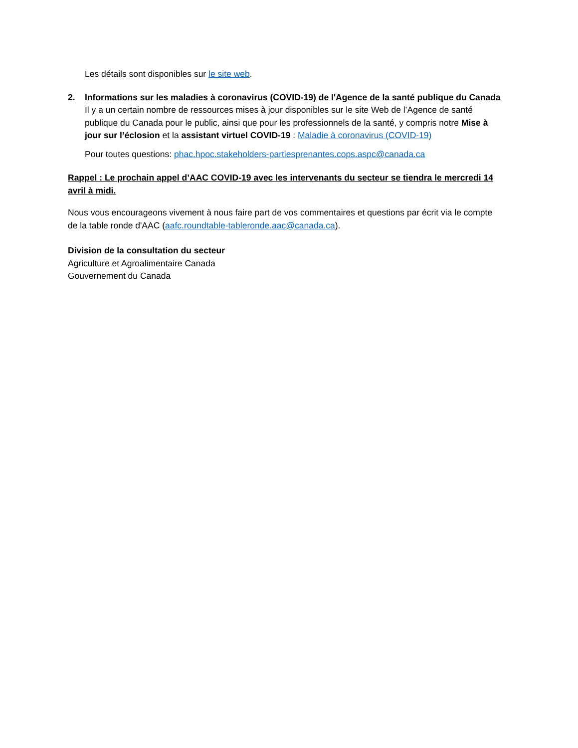Les détails sont disponibles sur le site web.
2. Informations sur les maladies à coronavirus (COVID-19) de l'Agence de la santé publique du Canada
Il y a un certain nombre de ressources mises à jour disponibles sur le site Web de l’Agence de santé publique du Canada pour le public, ainsi que pour les professionnels de la santé, y compris notre Mise à jour sur l’éclosion et la assistant virtuel COVID-19 : Maladie à coronavirus (COVID-19)
Pour toutes questions: phac.hpoc.stakeholders-partiesprenantes.cops.aspc@canada.ca
Rappel : Le prochain appel d’AAC COVID-19 avec les intervenants du secteur se tiendra le mercredi 14 avril à midi.
Nous vous encourageons vivement à nous faire part de vos commentaires et questions par écrit via le compte de la table ronde d'AAC (aafc.roundtable-tableronde.aac@canada.ca).
Division de la consultation du secteur
Agriculture et Agroalimentaire Canada
Gouvernement du Canada